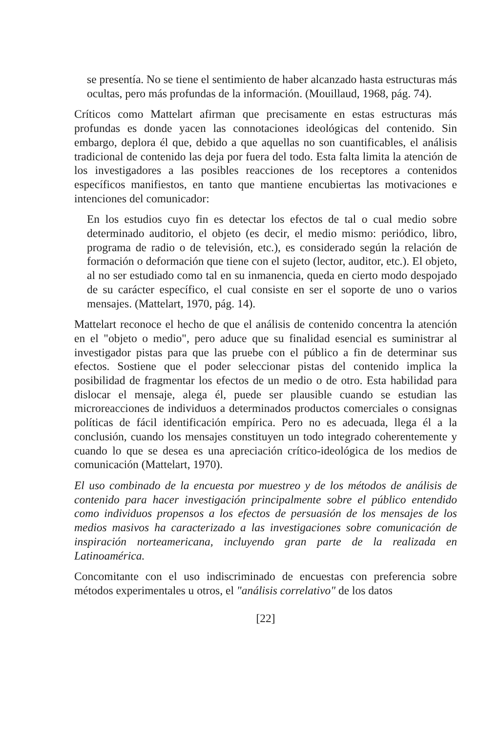se presentía. No se tiene el sentimiento de haber alcanzado hasta estructuras más ocultas, pero más profundas de la información. (Mouillaud, 1968, pág. 74).
Críticos como Mattelart afirman que precisamente en estas estructuras más profundas es donde yacen las connotaciones ideológicas del contenido. Sin embargo, deplora él que, debido a que aquellas no son cuantificables, el análisis tradicional de contenido las deja por fuera del todo. Esta falta limita la atención de los investigadores a las posibles reacciones de los receptores a contenidos específicos manifiestos, en tanto que mantiene encubiertas las motivaciones e intenciones del comunicador:
En los estudios cuyo fin es detectar los efectos de tal o cual medio sobre determinado auditorio, el objeto (es decir, el medio mismo: periódico, libro, programa de radio o de televisión, etc.), es considerado según la relación de formación o deformación que tiene con el sujeto (lector, auditor, etc.). El objeto, al no ser estudiado como tal en su inmanencia, queda en cierto modo despojado de su carácter específico, el cual consiste en ser el soporte de uno o varios mensajes. (Mattelart, 1970, pág. 14).
Mattelart reconoce el hecho de que el análisis de contenido concentra la atención en el "objeto o medio", pero aduce que su finalidad esencial es suministrar al investigador pistas para que las pruebe con el público a fin de determinar sus efectos. Sostiene que el poder seleccionar pistas del contenido implica la posibilidad de fragmentar los efectos de un medio o de otro. Esta habilidad para dislocar el mensaje, alega él, puede ser plausible cuando se estudian las microreacciones de individuos a determinados productos comerciales o consignas políticas de fácil identificación empírica. Pero no es adecuada, llega él a la conclusión, cuando los mensajes constituyen un todo integrado coherentemente y cuando lo que se desea es una apreciación crítico-ideológica de los medios de comunicación (Mattelart, 1970).
El uso combinado de la encuesta por muestreo y de los métodos de análisis de contenido para hacer investigación principalmente sobre el público entendido como individuos propensos a los efectos de persuasión de los mensajes de los medios masivos ha caracterizado a las investigaciones sobre comunicación de inspiración norteamericana, incluyendo gran parte de la realizada en Latinoamérica.
Concomitante con el uso indiscriminado de encuestas con preferencia sobre métodos experimentales u otros, el "análisis correlativo" de los datos
[22]